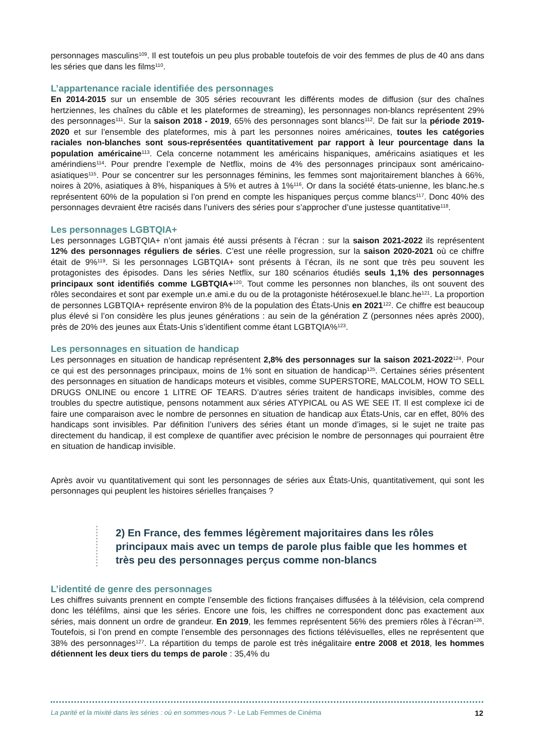personnages masculins<sup>109</sup>. Il est toutefois un peu plus probable toutefois de voir des femmes de plus de 40 ans dans les séries que dans les films<sup>110</sup>.
L’appartenance raciale identifiée des personnages
En 2014-2015 sur un ensemble de 305 séries recouvrant les différents modes de diffusion (sur des chaînes hertziennes, les chaînes du câble et les plateformes de streaming), les personnages non-blancs représentent 29% des personnages<sup>111</sup>. Sur la saison 2018 - 2019, 65% des personnages sont blancs<sup>112</sup>. De fait sur la période 2019-2020 et sur l’ensemble des plateformes, mis à part les personnes noires américaines, toutes les catégories raciales non-blanches sont sous-représentées quantitativement par rapport à leur pourcentage dans la population américaine<sup>113</sup>. Cela concerne notamment les américains hispaniques, américains asiatiques et les amérindiens<sup>114</sup>. Pour prendre l’exemple de Netflix, moins de 4% des personnages principaux sont américaino-asiatiques<sup>115</sup>. Pour se concentrer sur les personnages féminins, les femmes sont majoritairement blanches à 66%, noires à 20%, asiatiques à 8%, hispaniques à 5% et autres à 1%<sup>116</sup>. Or dans la société états-unienne, les blanc.he.s représentent 60% de la population si l’on prend en compte les hispaniques perçus comme blancs<sup>117</sup>. Donc 40% des personnages devraient être racisés dans l’univers des séries pour s’approcher d’une justesse quantitative<sup>118</sup>.
Les personnages LGBTQIA+
Les personnages LGBTQIA+ n’ont jamais été aussi présents à l’écran : sur la saison 2021-2022 ils représentent 12% des personnages réguliers de séries. C’est une réelle progression, sur la saison 2020-2021 où ce chiffre était de 9%<sup>119</sup>. Si les personnages LGBTQIA+ sont présents à l’écran, ils ne sont que très peu souvent les protagonistes des épisodes. Dans les séries Netflix, sur 180 scénarios étudiés seuls 1,1% des personnages principaux sont identifiés comme LGBTQIA+<sup>120</sup>. Tout comme les personnes non blanches, ils ont souvent des rôles secondaires et sont par exemple un.e ami.e du ou de la protagoniste hétérosexuel.le blanc.he<sup>121</sup>. La proportion de personnes LGBTQIA+ représente environ 8% de la population des États-Unis en 2021<sup>122</sup>. Ce chiffre est beaucoup plus élevé si l’on considère les plus jeunes générations : au sein de la génération Z (personnes nées après 2000), près de 20% des jeunes aux États-Unis s’identifient comme étant LGBTQIA%<sup>123</sup>.
Les personnages en situation de handicap
Les personnages en situation de handicap représentent 2,8% des personnages sur la saison 2021-2022<sup>124</sup>. Pour ce qui est des personnages principaux, moins de 1% sont en situation de handicap<sup>125</sup>. Certaines séries présentent des personnages en situation de handicaps moteurs et visibles, comme SUPERSTORE, MALCOLM, HOW TO SELL DRUGS ONLINE ou encore 1 LITRE OF TEARS. D’autres séries traitent de handicaps invisibles, comme des troubles du spectre autistique, pensons notamment aux séries ATYPICAL ou AS WE SEE IT. Il est complexe ici de faire une comparaison avec le nombre de personnes en situation de handicap aux États-Unis, car en effet, 80% des handicaps sont invisibles. Par définition l’univers des séries étant un monde d’images, si le sujet ne traite pas directement du handicap, il est complexe de quantifier avec précision le nombre de personnages qui pourraient être en situation de handicap invisible.
Après avoir vu quantitativement qui sont les personnages de séries aux États-Unis, quantitativement, qui sont les personnages qui peuplent les histoires sérielles françaises ?
2) En France, des femmes légèrement majoritaires dans les rôles principaux mais avec un temps de parole plus faible que les hommes et très peu des personnages perçus comme non-blancs
L’identité de genre des personnages
Les chiffres suivants prennent en compte l’ensemble des fictions françaises diffusées à la télévision, cela comprend donc les téléfilms, ainsi que les séries. Encore une fois, les chiffres ne correspondent donc pas exactement aux séries, mais donnent un ordre de grandeur. En 2019, les femmes représentent 56% des premiers rôles à l’écran<sup>126</sup>. Toutefois, si l’on prend en compte l’ensemble des personnages des fictions télévisuelles, elles ne représentent que 38% des personnages<sup>127</sup>. La répartition du temps de parole est très inégalitaire entre 2008 et 2018, les hommes détiennent les deux tiers du temps de parole : 35,4% du
La parité et la mixité dans les séries : où en sommes-nous ? - Le Lab Femmes de Cinéma 12